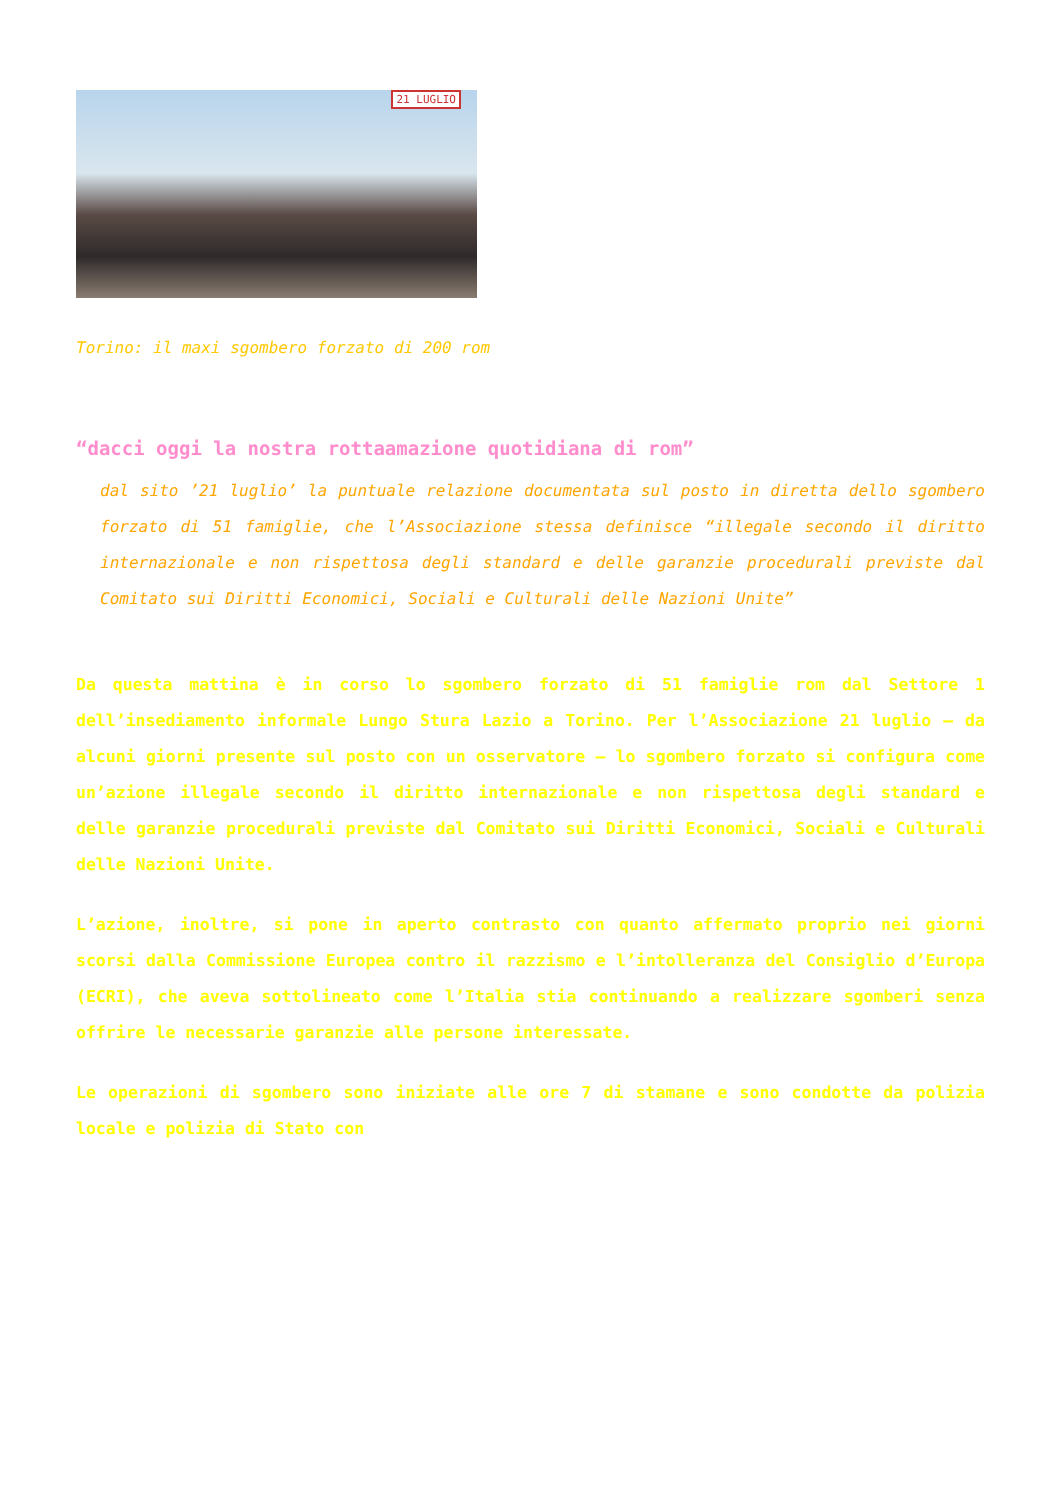21 LUGLIO
Torino: il maxi sgombero forzato di 200 rom
“dacci oggi la nostra rottaamazione quotidiana di rom”
dal sito ’21 luglio’ la puntuale relazione documentata sul posto in diretta dello sgombero forzato di 51 famiglie, che l’Associazione stessa definisce “illegale secondo il diritto internazionale e non rispettosa degli standard e delle garanzie procedurali previste dal Comitato sui Diritti Economici, Sociali e Culturali delle Nazioni Unite”
Da questa mattina è in corso lo sgombero forzato di 51 famiglie rom dal Settore 1 dell’insediamento informale Lungo Stura Lazio a Torino. Per l’Associazione 21 luglio – da alcuni giorni presente sul posto con un osservatore – lo sgombero forzato si configura come un’azione illegale secondo il diritto internazionale e non rispettosa degli standard e delle garanzie procedurali previste dal Comitato sui Diritti Economici, Sociali e Culturali delle Nazioni Unite.
L’azione, inoltre, si pone in aperto contrasto con quanto affermato proprio nei giorni scorsi dalla Commissione Europea contro il razzismo e l’intolleranza del Consiglio d’Europa (ECRI), che aveva sottolineato come l’Italia stia continuando a realizzare sgomberi senza offrire le necessarie garanzie alle persone interessate.
Le operazioni di sgombero sono iniziate alle ore 7 di stamane e sono condotte da polizia locale e polizia di Stato con